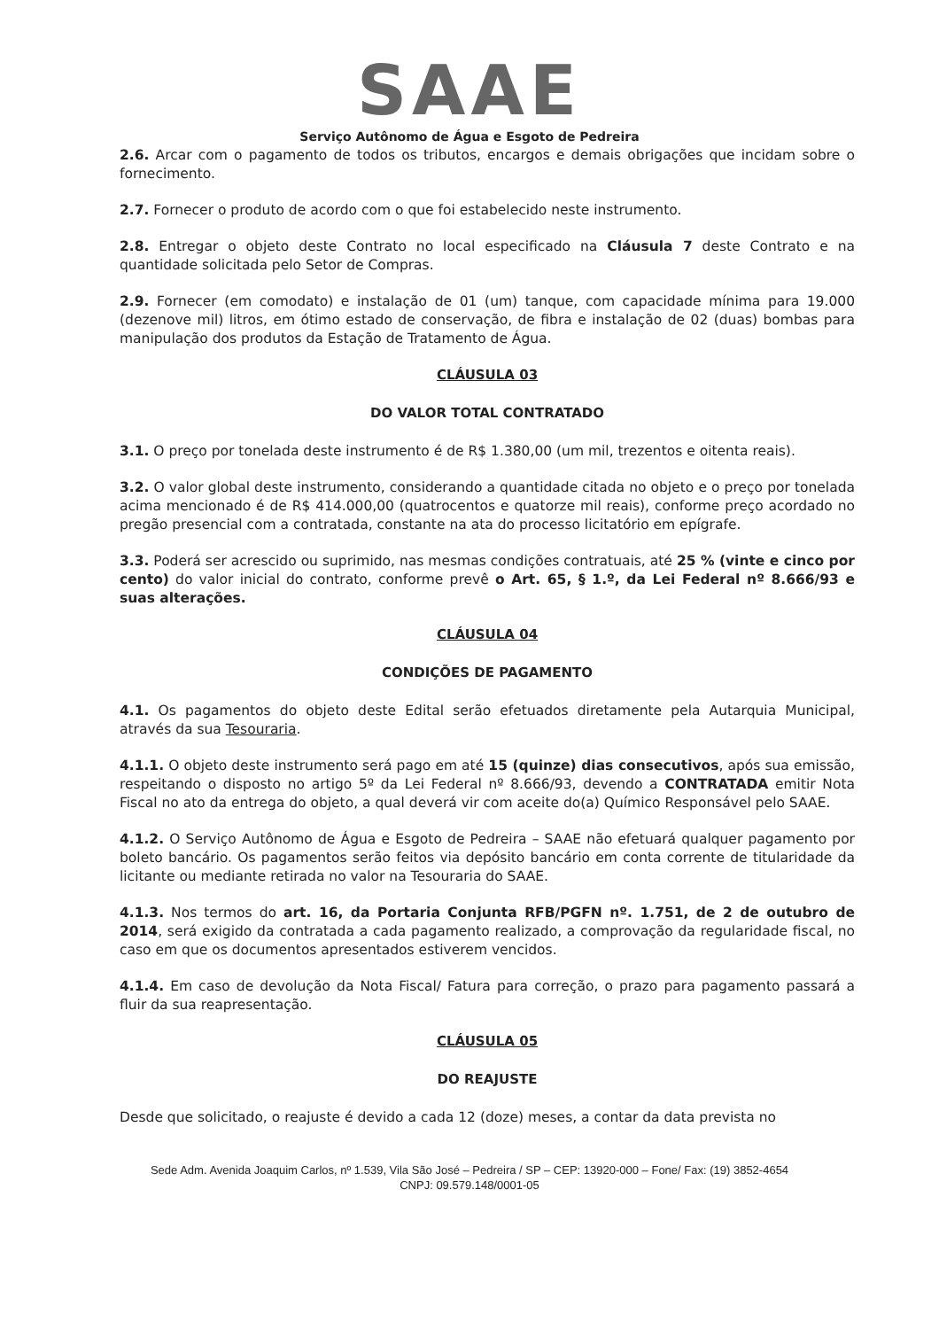SAAE
Serviço Autônomo de Água e Esgoto de Pedreira
2.6. Arcar com o pagamento de todos os tributos, encargos e demais obrigações que incidam sobre o fornecimento.
2.7. Fornecer o produto de acordo com o que foi estabelecido neste instrumento.
2.8. Entregar o objeto deste Contrato no local especificado na Cláusula 7 deste Contrato e na quantidade solicitada pelo Setor de Compras.
2.9. Fornecer (em comodato) e instalação de 01 (um) tanque, com capacidade mínima para 19.000 (dezenove mil) litros, em ótimo estado de conservação, de fibra e instalação de 02 (duas) bombas para manipulação dos produtos da Estação de Tratamento de Água.
CLÁUSULA 03
DO VALOR TOTAL CONTRATADO
3.1. O preço por tonelada deste instrumento é de R$ 1.380,00 (um mil, trezentos e oitenta reais).
3.2. O valor global deste instrumento, considerando a quantidade citada no objeto e o preço por tonelada acima mencionado é de R$ 414.000,00 (quatrocentos e quatorze mil reais), conforme preço acordado no pregão presencial com a contratada, constante na ata do processo licitatório em epígrafe.
3.3. Poderá ser acrescido ou suprimido, nas mesmas condições contratuais, até 25 % (vinte e cinco por cento) do valor inicial do contrato, conforme prevê o Art. 65, § 1.º, da Lei Federal nº 8.666/93 e suas alterações.
CLÁUSULA 04
CONDIÇÕES DE PAGAMENTO
4.1. Os pagamentos do objeto deste Edital serão efetuados diretamente pela Autarquia Municipal, através da sua Tesouraria.
4.1.1. O objeto deste instrumento será pago em até 15 (quinze) dias consecutivos, após sua emissão, respeitando o disposto no artigo 5º da Lei Federal nº 8.666/93, devendo a CONTRATADA emitir Nota Fiscal no ato da entrega do objeto, a qual deverá vir com aceite do(a) Químico Responsável pelo SAAE.
4.1.2. O Serviço Autônomo de Água e Esgoto de Pedreira – SAAE não efetuará qualquer pagamento por boleto bancário. Os pagamentos serão feitos via depósito bancário em conta corrente de titularidade da licitante ou mediante retirada no valor na Tesouraria do SAAE.
4.1.3. Nos termos do art. 16, da Portaria Conjunta RFB/PGFN nº. 1.751, de 2 de outubro de 2014, será exigido da contratada a cada pagamento realizado, a comprovação da regularidade fiscal, no caso em que os documentos apresentados estiverem vencidos.
4.1.4. Em caso de devolução da Nota Fiscal/ Fatura para correção, o prazo para pagamento passará a fluir da sua reapresentação.
CLÁUSULA 05
DO REAJUSTE
Desde que solicitado, o reajuste é devido a cada 12 (doze) meses, a contar da data prevista no
Sede Adm. Avenida Joaquim Carlos, nº 1.539, Vila São José – Pedreira / SP – CEP: 13920-000 – Fone/ Fax: (19) 3852-4654
CNPJ: 09.579.148/0001-05